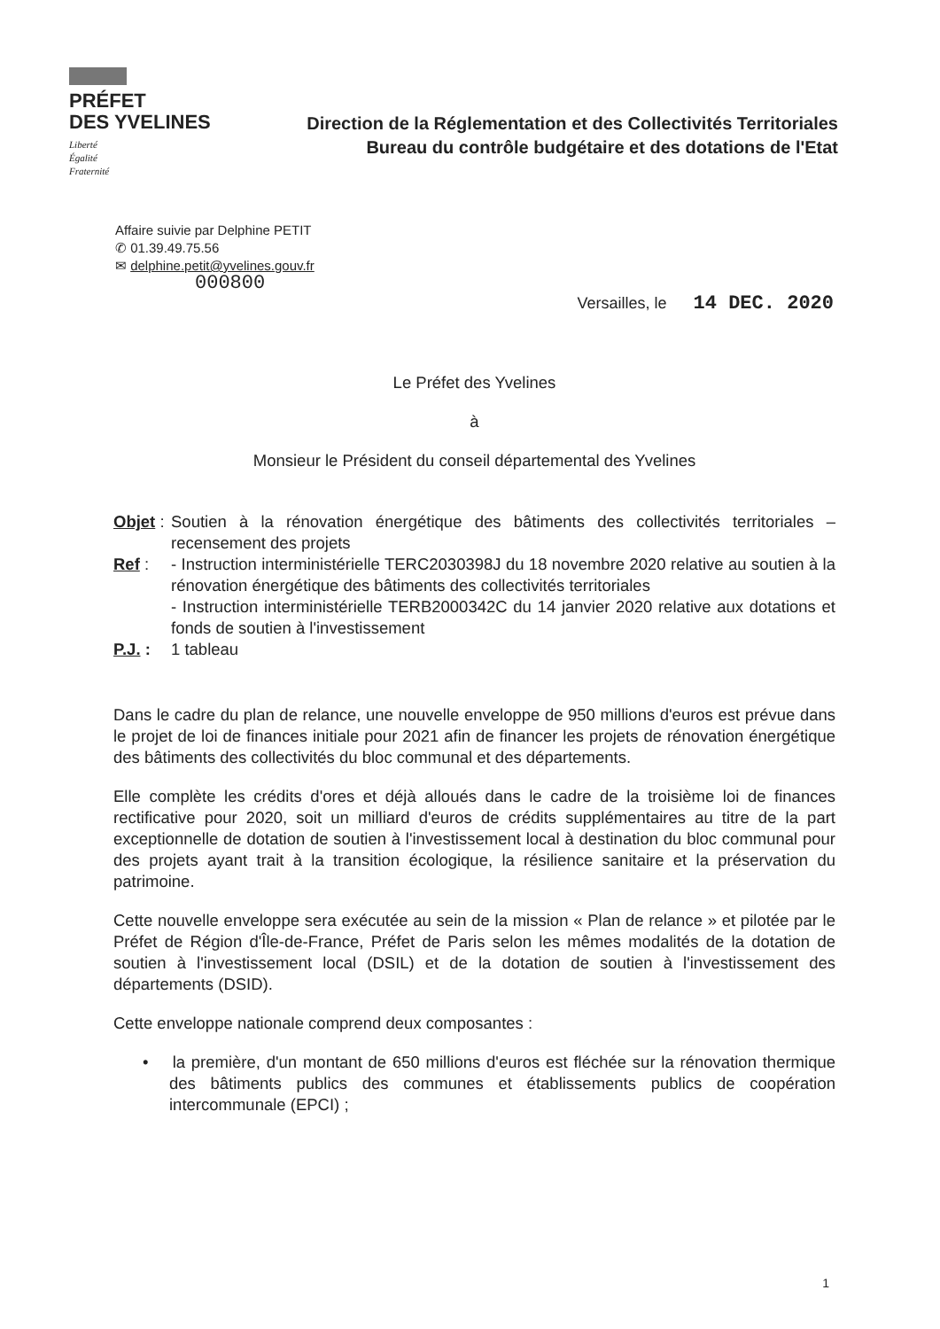PRÉFET
DES YVELINES
Liberté
Égalité
Fraternité
Direction de la Réglementation et des Collectivités Territoriales
Bureau du contrôle budgétaire et des dotations de l'Etat
Affaire suivie par Delphine PETIT
✆ 01.39.49.75.56
✉ delphine.petit@yvelines.gouv.fr
000800
Versailles, le 14 DEC. 2020
Le Préfet des Yvelines
à
Monsieur le Président du conseil départemental des Yvelines
| Objet : | Soutien à la rénovation énergétique des bâtiments des collectivités territoriales – recensement des projets |
| Ref : | - Instruction interministérielle TERC2030398J du 18 novembre 2020 relative au soutien à la rénovation énergétique des bâtiments des collectivités territoriales - Instruction interministérielle TERB2000342C du 14 janvier 2020 relative aux dotations et fonds de soutien à l'investissement |
| P.J. : | 1 tableau |
Dans le cadre du plan de relance, une nouvelle enveloppe de 950 millions d'euros est prévue dans le projet de loi de finances initiale pour 2021 afin de financer les projets de rénovation énergétique des bâtiments des collectivités du bloc communal et des départements.
Elle complète les crédits d'ores et déjà alloués dans le cadre de la troisième loi de finances rectificative pour 2020, soit un milliard d'euros de crédits supplémentaires au titre de la part exceptionnelle de dotation de soutien à l'investissement local à destination du bloc communal pour des projets ayant trait à la transition écologique, la résilience sanitaire et la préservation du patrimoine.
Cette nouvelle enveloppe sera exécutée au sein de la mission « Plan de relance » et pilotée par le Préfet de Région d'Île-de-France, Préfet de Paris selon les mêmes modalités de la dotation de soutien à l'investissement local (DSIL) et de la dotation de soutien à l'investissement des départements (DSID).
Cette enveloppe nationale comprend deux composantes :
• la première, d'un montant de 650 millions d'euros est fléchée sur la rénovation thermique des bâtiments publics des communes et établissements publics de coopération intercommunale (EPCI) ;
1